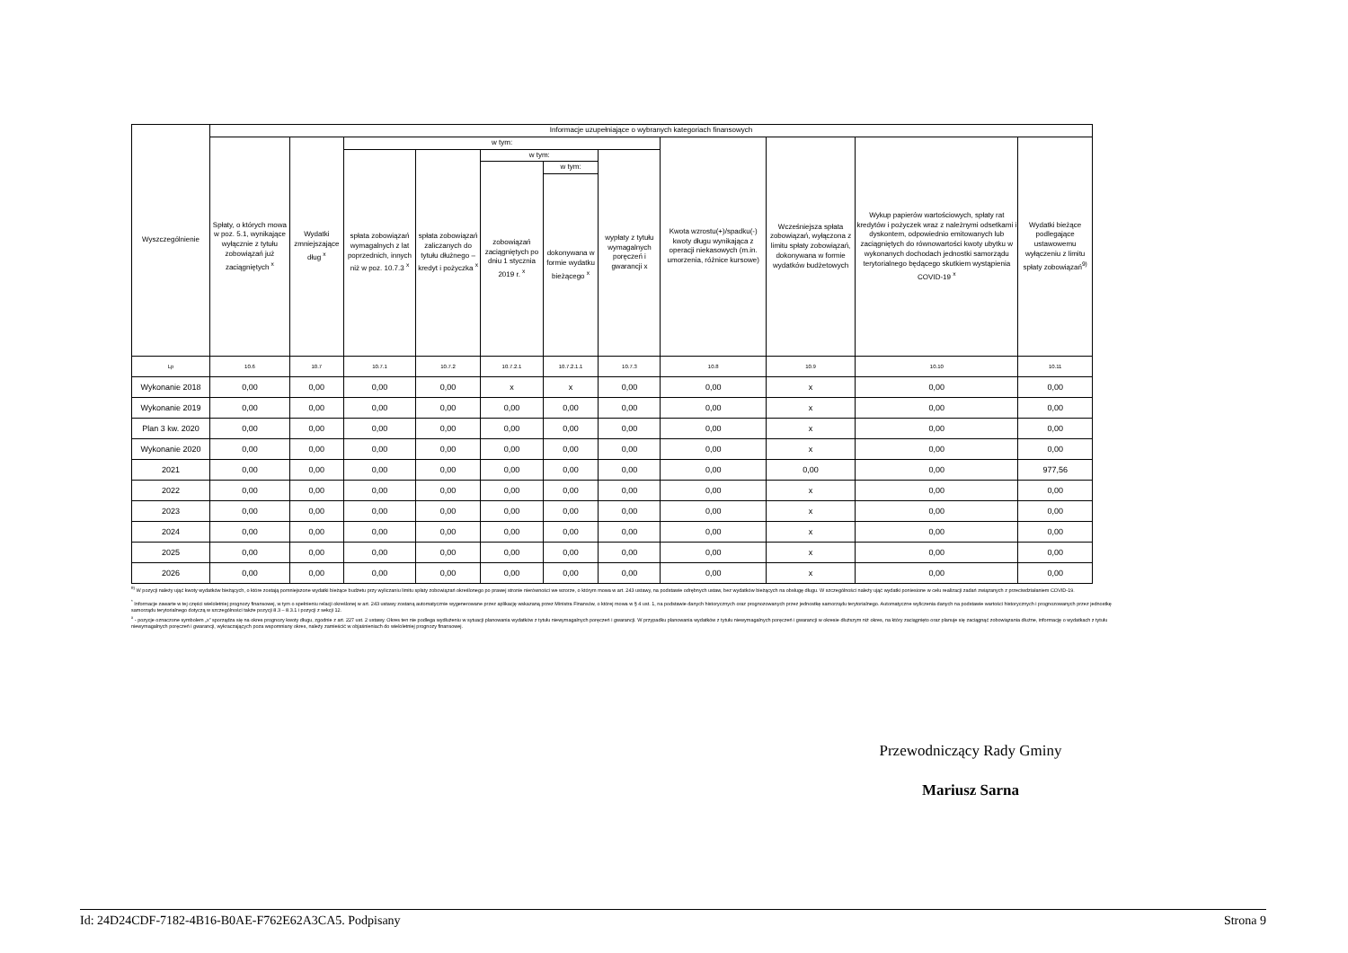| Wyszczególnienie | Informacje uzupełniające o wybranych kategoriach finansowych | | | | | | | | | | |
| --- | --- | --- | --- | --- | --- | --- | --- | --- | --- | --- | --- |
| | Spłaty, o których mowa w poz. 5.1, wynikające wyłącznie z tytułu zobowiązań już zaciągniętych <sup>x</sup> | Wydatki zmniejszające dług <sup>x</sup> | w tym: | | | | | Kwota wzrostu(+)/spadku(-) kwoty długu wynikająca z operacji niekasowych (m.in. umorzenia, różnice kursowe) | Wcześniejsza spłata zobowiązań, wyłączona z limitu spłaty zobowiązań, dokonywana w formie wydatków budżetowych | Wykup papierów wartościowych, spłaty rat kredytów i pożyczek wraz z należnymi odsetkami i dyskontem, odpowiednio emitowanych lub zaciągniętych do równowartości kwoty ubytku w wykonanych dochodach jednostki samorządu terytorialnego będącego skutkiem wystąpienia COVID-19 <sup>x</sup> | Wydatki bieżące podlegające ustawowemu wyłączeniu z limitu spłaty zobowiązań<sup>9)</sup> |
| | | | spłata zobowiązań wymagalnych z lat poprzednich, innych niż w poz. 10.7.3 <sup>x</sup> | spłata zobowiązań zaliczanych do tytułu dłużnego – kredyt i pożyczka <sup>x</sup> | w tym: | | wypłaty z tytułu wymagalnych poręczeń i gwarancji x | | | | |
| | | | | | zobowiązań zaciągniętych po dniu 1 stycznia 2019 r. <sup>x</sup> | w tym: | | | | | |
| | | | | | | dokonywana w formie wydatku bieżącego <sup>x</sup> | | | | | |
| Lp | 10.6 | 10.7 | 10.7.1 | 10.7.2 | 10.7.2.1 | 10.7.2.1.1 | 10.7.3 | 10.8 | 10.9 | 10.10 | 10.11 |
| Wykonanie 2018 | 0,00 | 0,00 | 0,00 | 0,00 | x | x | 0,00 | 0,00 | x | 0,00 | 0,00 |
| Wykonanie 2019 | 0,00 | 0,00 | 0,00 | 0,00 | 0,00 | 0,00 | 0,00 | 0,00 | x | 0,00 | 0,00 |
| Plan 3 kw. 2020 | 0,00 | 0,00 | 0,00 | 0,00 | 0,00 | 0,00 | 0,00 | 0,00 | x | 0,00 | 0,00 |
| Wykonanie 2020 | 0,00 | 0,00 | 0,00 | 0,00 | 0,00 | 0,00 | 0,00 | 0,00 | x | 0,00 | 0,00 |
| 2021 | 0,00 | 0,00 | 0,00 | 0,00 | 0,00 | 0,00 | 0,00 | 0,00 | 0,00 | 0,00 | 977,56 |
| 2022 | 0,00 | 0,00 | 0,00 | 0,00 | 0,00 | 0,00 | 0,00 | 0,00 | x | 0,00 | 0,00 |
| 2023 | 0,00 | 0,00 | 0,00 | 0,00 | 0,00 | 0,00 | 0,00 | 0,00 | x | 0,00 | 0,00 |
| 2024 | 0,00 | 0,00 | 0,00 | 0,00 | 0,00 | 0,00 | 0,00 | 0,00 | x | 0,00 | 0,00 |
| 2025 | 0,00 | 0,00 | 0,00 | 0,00 | 0,00 | 0,00 | 0,00 | 0,00 | x | 0,00 | 0,00 |
| 2026 | 0,00 | 0,00 | 0,00 | 0,00 | 0,00 | 0,00 | 0,00 | 0,00 | x | 0,00 | 0,00 |
<sup>9)</sup> W pozycji należy ująć kwoty wydatków bieżących, o które zostają pomniejszone wydatki bieżące budżetu przy wyliczaniu limitu spłaty zobowiązań określonego po prawej stronie nierówności we wzorze, o którym mowa w art. 243 ustawy, na podstawie odrębnych ustaw, bez wydatków bieżących na obsługę długu. W szczególności należy ująć wydatki poniesione w celu realizacji zadań związanych z przeciwdziałaniem COVID-19.
<sup>*</sup> Informacje zawarte w tej części wieloletniej prognozy finansowej, w tym o spełnieniu relacji określonej w art. 243 ustawy zostaną automatycznie wygenerowane przez aplikację wskazaną przez Ministra Finansów, o której mowa w § 4 ust. 1, na podstawie danych historycznych oraz prognozowanych przez jednostkę samorządu terytorialnego. Automatyczne wyliczenia danych na podstawie wartości historycznych i prognozowanych przez jednostkę samorządu terytorialnego dotyczą w szczególności także pozycji 8.3 – 8.3.1 i pozycji z sekcji 12.
<sup>x</sup> - pozycje oznaczone symbolem „x” sporządza się na okres prognozy kwoty długu, zgodnie z art. 227 ust. 2 ustawy. Okres ten nie podlega wydłużeniu w sytuacji planowania wydatków z tytułu niewymagalnych poręczeń i gwarancji. W przypadku planowania wydatków z tytułu niewymagalnych poręczeń i gwarancji w okresie dłuższym niż okres, na który zaciągnięto oraz planuje się zaciągnąć zobowiązania dłużne, informację o wydatkach z tytułu niewymagalnych poręczeń i gwarancji, wykraczających poza wspomniany okres, należy zamieścić w objaśnieniach do wieloletniej prognozy finansowej.
Przewodniczący Rady Gminy
Mariusz Sarna
Id: 24D24CDF-7182-4B16-B0AE-F762E62A3CA5. Podpisany Strona 9